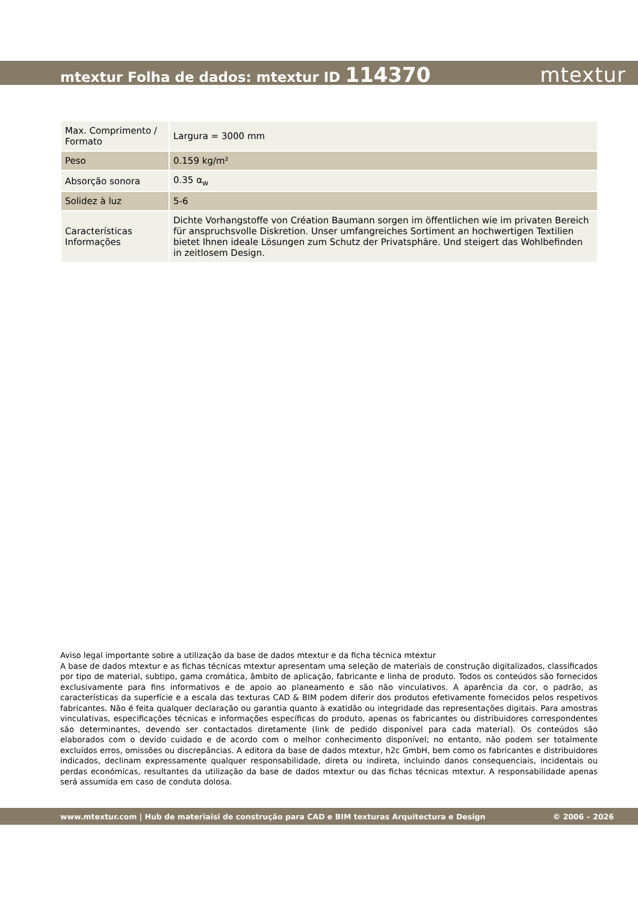mtextur Folha de dados: mtextur ID 114370 mtextur
| Max. Comprimento / Formato | Largura = 3000 mm |
| Peso | 0.159 kg/m² |
| Absorção sonora | 0.35 α<sub>w</sub> |
| Solidez à luz | 5-6 |
| Características Informações | Dichte Vorhangstoffe von Création Baumann sorgen im öffentlichen wie im privaten Bereich für anspruchsvolle Diskretion. Unser umfangreiches Sortiment an hochwertigen Textilien bietet Ihnen ideale Lösungen zum Schutz der Privatsphäre. Und steigert das Wohlbefinden in zeitlosem Design. |
Aviso legal importante sobre a utilização da base de dados mtextur e da ficha técnica mtextur
A base de dados mtextur e as fichas técnicas mtextur apresentam uma seleção de materiais de construção digitalizados, classificados por tipo de material, subtipo, gama cromática, âmbito de aplicação, fabricante e linha de produto. Todos os conteúdos são fornecidos exclusivamente para fins informativos e de apoio ao planeamento e são não vinculativos. A aparência da cor, o padrão, as características da superfície e a escala das texturas CAD & BIM podem diferir dos produtos efetivamente fornecidos pelos respetivos fabricantes. Não é feita qualquer declaração ou garantia quanto à exatidão ou integridade das representações digitais. Para amostras vinculativas, especificações técnicas e informações específicas do produto, apenas os fabricantes ou distribuidores correspondentes são determinantes, devendo ser contactados diretamente (link de pedido disponível para cada material). Os conteúdos são elaborados com o devido cuidado e de acordo com o melhor conhecimento disponível; no entanto, não podem ser totalmente excluídos erros, omissões ou discrepâncias. A editora da base de dados mtextur, h2c GmbH, bem como os fabricantes e distribuidores indicados, declinam expressamente qualquer responsabilidade, direta ou indireta, incluindo danos consequenciais, incidentais ou perdas económicas, resultantes da utilização da base de dados mtextur ou das fichas técnicas mtextur. A responsabilidade apenas será assumida em caso de conduta dolosa.
www.mtextur.com | Hub de materiaisi de construção para CAD e BIM texturas Arquitectura e Design © 2006 – 2026